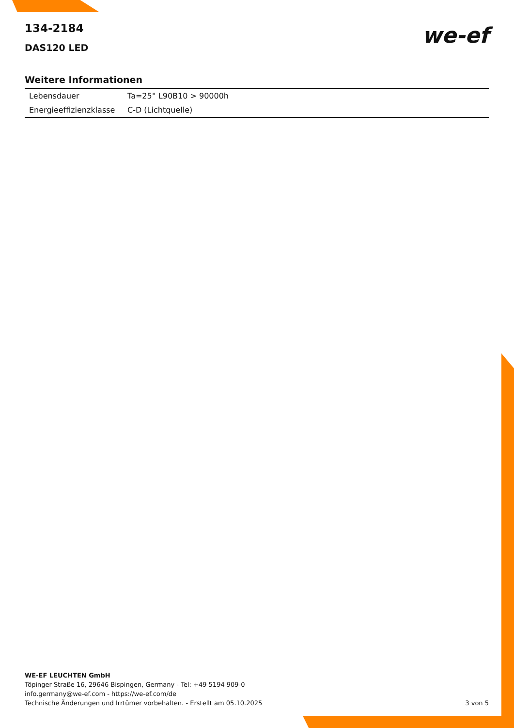134-2184
DAS120 LED
we-ef
Weitere Informationen
| Lebensdauer | Ta=25° L90B10 > 90000h |
| Energieeffizienzklasse | C-D (Lichtquelle) |
WE-EF LEUCHTEN GmbH
Töpinger Straße 16, 29646 Bispingen, Germany - Tel: +49 5194 909-0
info.germany@we-ef.com - https://we-ef.com/de
Technische Änderungen und Irrtümer vorbehalten. - Erstellt am 05.10.2025 3 von 5